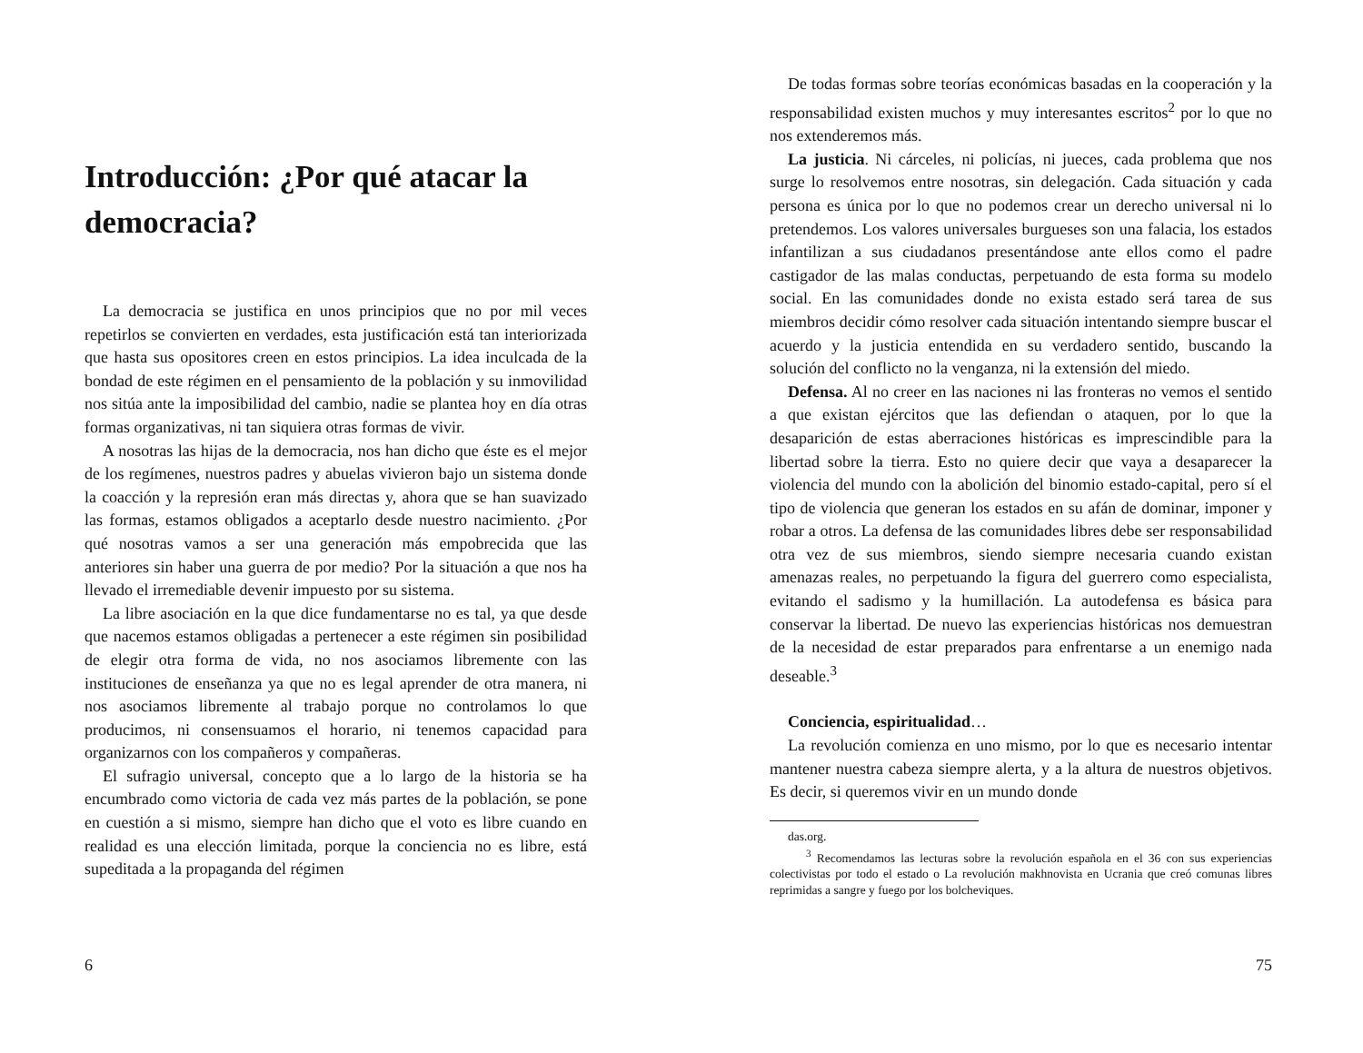Introducción: ¿Por qué atacar la democracia?
La democracia se justifica en unos principios que no por mil veces repetirlos se convierten en verdades, esta justificación está tan interiorizada que hasta sus opositores creen en estos principios. La idea inculcada de la bondad de este régimen en el pensamiento de la población y su inmovilidad nos sitúa ante la imposibilidad del cambio, nadie se plantea hoy en día otras formas organizativas, ni tan siquiera otras formas de vivir.
A nosotras las hijas de la democracia, nos han dicho que éste es el mejor de los regímenes, nuestros padres y abuelas vivieron bajo un sistema donde la coacción y la represión eran más directas y, ahora que se han suavizado las formas, estamos obligados a aceptarlo desde nuestro nacimiento. ¿Por qué nosotras vamos a ser una generación más empobrecida que las anteriores sin haber una guerra de por medio? Por la situación a que nos ha llevado el irremediable devenir impuesto por su sistema.
La libre asociación en la que dice fundamentarse no es tal, ya que desde que nacemos estamos obligadas a pertenecer a este régimen sin posibilidad de elegir otra forma de vida, no nos asociamos libremente con las instituciones de enseñanza ya que no es legal aprender de otra manera, ni nos asociamos libremente al trabajo porque no controlamos lo que producimos, ni consensuamos el horario, ni tenemos capacidad para organizarnos con los compañeros y compañeras.
El sufragio universal, concepto que a lo largo de la historia se ha encumbrado como victoria de cada vez más partes de la población, se pone en cuestión a si mismo, siempre han dicho que el voto es libre cuando en realidad es una elección limitada, porque la conciencia no es libre, está supeditada a la propaganda del régimen
6
De todas formas sobre teorías económicas basadas en la cooperación y la responsabilidad existen muchos y muy interesantes escritos<sup>2</sup> por lo que no nos extenderemos más.
La justicia. Ni cárceles, ni policías, ni jueces, cada problema que nos surge lo resolvemos entre nosotras, sin delegación. Cada situación y cada persona es única por lo que no podemos crear un derecho universal ni lo pretendemos. Los valores universales burgueses son una falacia, los estados infantilizan a sus ciudadanos presentándose ante ellos como el padre castigador de las malas conductas, perpetuando de esta forma su modelo social. En las comunidades donde no exista estado será tarea de sus miembros decidir cómo resolver cada situación intentando siempre buscar el acuerdo y la justicia entendida en su verdadero sentido, buscando la solución del conflicto no la venganza, ni la extensión del miedo.
Defensa. Al no creer en las naciones ni las fronteras no vemos el sentido a que existan ejércitos que las defiendan o ataquen, por lo que la desaparición de estas aberraciones históricas es imprescindible para la libertad sobre la tierra. Esto no quiere decir que vaya a desaparecer la violencia del mundo con la abolición del binomio estado-capital, pero sí el tipo de violencia que generan los estados en su afán de dominar, imponer y robar a otros. La defensa de las comunidades libres debe ser responsabilidad otra vez de sus miembros, siendo siempre necesaria cuando existan amenazas reales, no perpetuando la figura del guerrero como especialista, evitando el sadismo y la humillación. La autodefensa es básica para conservar la libertad. De nuevo las experiencias históricas nos demuestran de la necesidad de estar preparados para enfrentarse a un enemigo nada deseable.<sup>3</sup>
Conciencia, espiritualidad…
La revolución comienza en uno mismo, por lo que es necesario intentar mantener nuestra cabeza siempre alerta, y a la altura de nuestros objetivos. Es decir, si queremos vivir en un mundo donde
das.org.
<sup>3</sup> Recomendamos las lecturas sobre la revolución española en el 36 con sus experiencias colectivistas por todo el estado o La revolución makhnovista en Ucrania que creó comunas libres reprimidas a sangre y fuego por los bolcheviques.
75